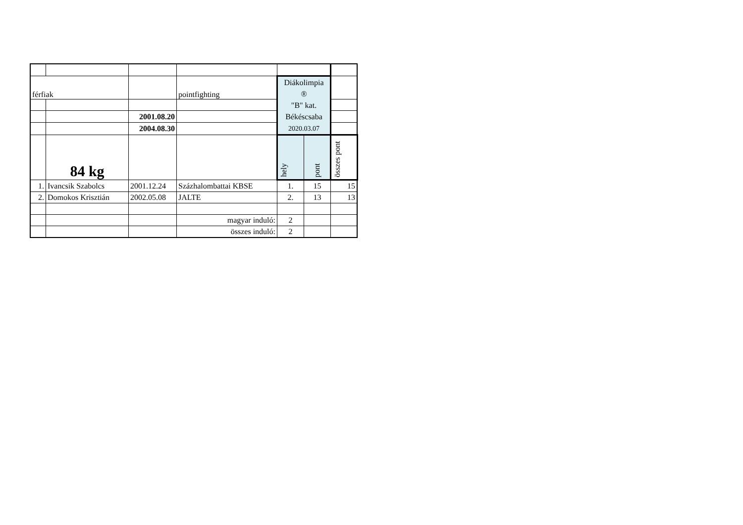| férfiak | | | pointfighting | Diákolimpia ® "B" kat. Békéscsaba 2020.03.07 | | |
| | | 2001.08.20 | | | | |
| | | 2004.08.30 | | | | |
| | 84 kg | | | hely | pont | összes pont |
| 1. | Ivancsik Szabolcs | 2001.12.24 | Százhalombattai KBSE | 1. | 15 | 15 |
| 2. | Domokos Krisztián | 2002.05.08 | JALTE | 2. | 13 | 13 |
| | | | magyar induló: | 2 | | |
| | | | összes induló: | 2 | | |